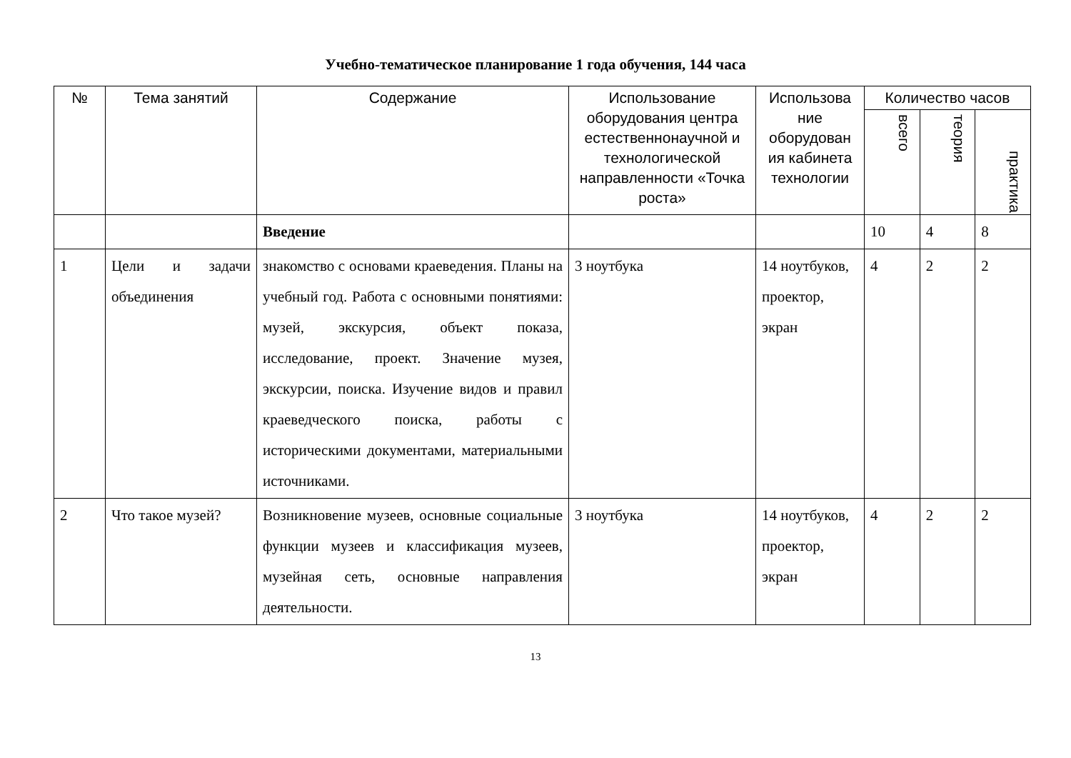Учебно-тематическое планирование 1 года обучения, 144 часа
| № | Тема занятий | Содержание | Использование оборудования центра естественнонаучной и технологической направленности «Точка роста» | Использова ние оборудован ия кабинета технологии | Количество часов | | |
| --- | --- | --- | --- | --- | --- | --- | --- |
| | | | | | всего | теория | практика |
| | | Введение | | | 10 | 4 | 8 |
| 1 | Цели и задачи объединения | знакомство с основами краеведения. Планы на учебный год. Работа с основными понятиями: музей, экскурсия, объект показа, исследование, проект. Значение музея, экскурсии, поиска. Изучение видов и правил краеведческого поиска, работы с историческими документами, материальными источниками. | 3 ноутбука | 14 ноутбуков, проектор, экран | 4 | 2 | 2 |
| 2 | Что такое музей? | Возникновение музеев, основные социальные функции музеев и классификация музеев, музейная сеть, основные направления деятельности. | 3 ноутбука | 14 ноутбуков, проектор, экран | 4 | 2 | 2 |
13